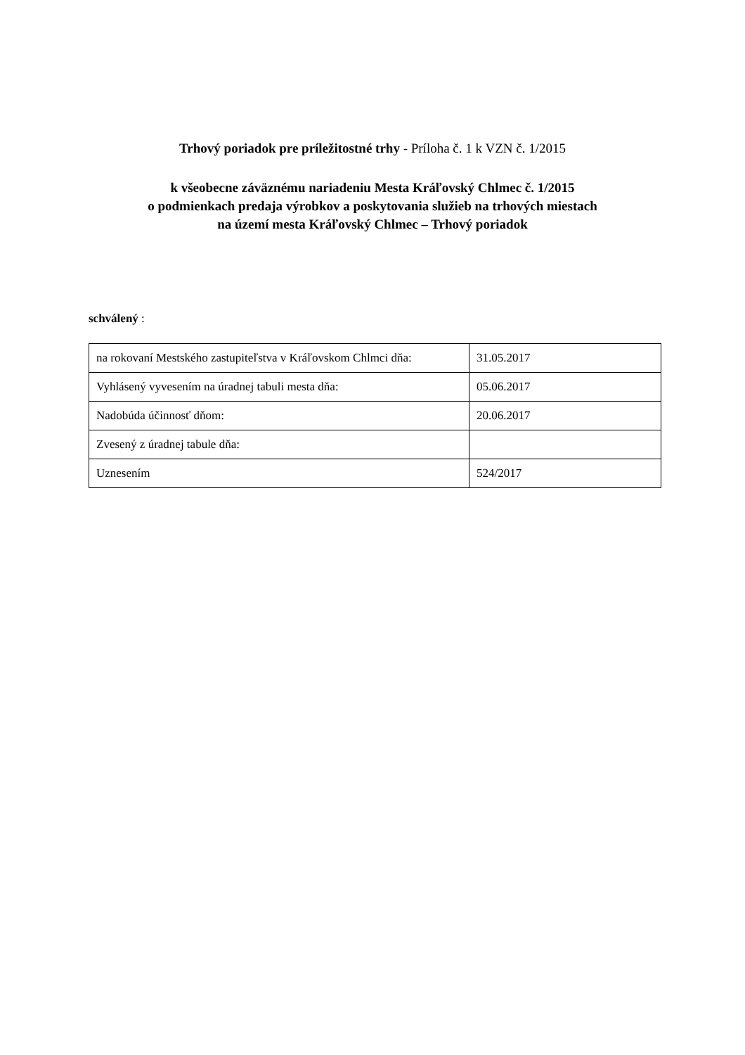Trhový poriadok pre príležitostné trhy - Príloha č. 1 k VZN č. 1/2015
k všeobecne záväznému nariadeniu Mesta Kráľovský Chlmec č. 1/2015
o podmienkach predaja výrobkov a poskytovania služieb na trhových miestach
na území mesta Kráľovský Chlmec – Trhový poriadok
schválený :
| na rokovaní Mestského zastupiteľstva v Kráľovskom Chlmci dňa: | 31.05.2017 |
| Vyhlásený vyvesením na úradnej tabuli mesta dňa: | 05.06.2017 |
| Nadobúda účinnosť dňom: | 20.06.2017 |
| Zvesený z úradnej tabule dňa: | |
| Uznesením | 524/2017 |